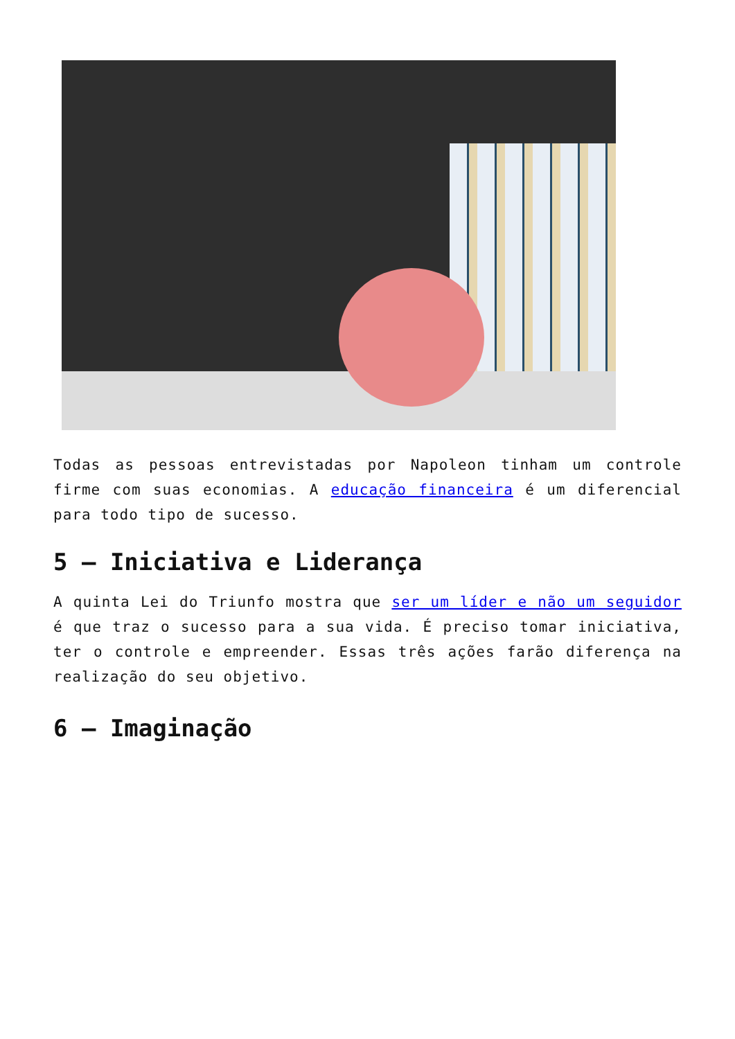Todas as pessoas entrevistadas por Napoleon tinham um controle firme com suas economias. A educação financeira é um diferencial para todo tipo de sucesso.
5 – Iniciativa e Liderança
A quinta Lei do Triunfo mostra que ser um líder e não um seguidor é que traz o sucesso para a sua vida. É preciso tomar iniciativa, ter o controle e empreender. Essas três ações farão diferença na realização do seu objetivo.
6 – Imaginação